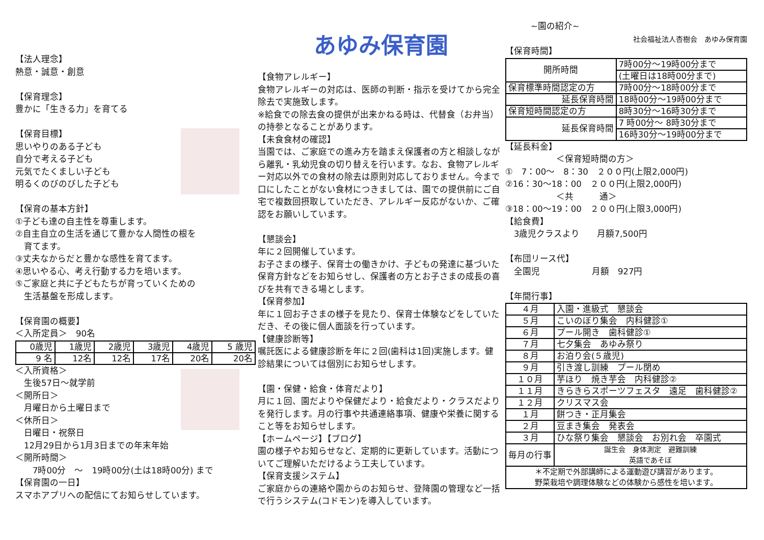【法人理念】
熱意・誠意・創意
【保育理念】
豊かに「生きる力」を育てる
【保育目標】
思いやりのある子ども
自分で考える子ども
元気でたくましい子ども
明るくのびのびした子ども
【保育の基本方針】
①子ども達の自主性を尊重します。
②自主自立の生活を通じて豊かな人間性の根を
　育てます。
③丈夫なからだと豊かな感性を育てます。
④思いやる心、考え行動する力を培います。
⑤ご家庭と共に子どもたちが育っていくための
　生活基盤を形成します。
【保育園の概要】
＜入所定員＞　90名
| 0歳児 | 1歳児 | 2歳児 | 3歳児 | 4歳児 | 5 歳児 |
| 9 名 | 12名 | 12名 | 17名 | 20名 | 20名 |
＜入所資格＞
　生後57日～就学前
＜開所日＞
　月曜日から土曜日まで
＜休所日＞
　日曜日・祝祭日
　12月29日から1月3日までの年末年始
＜開所時間＞
　　7時00分　～　19時00分(土は18時00分) まで
【保育園の一日】
スマホアプリへの配信にてお知らせしています。
あゆみ保育園
【食物アレルギー】
食物アレルギーの対応は、医師の判断・指示を受けてから完全除去で実施致します。
※給食での除去食の提供が出来かねる時は、代替食（お弁当）の持参となることがあります。
【未食食材の確認】
当園では、ご家庭での進み方を踏まえ保護者の方と相談しながら離乳・乳幼児食の切り替えを行います。なお、食物アレルギー対応以外での食材の除去は原則対応しておりません。今まで口にしたことがない食材につきましては、園での提供前にご自宅で複数回摂取していただき、アレルギー反応がないか、ご確認をお願いしています。
【懇談会】
年に２回開催しています。
お子さまの様子、保育士の働きかけ、子どもの発達に基づいた保育方針などをお知らせし、保護者の方とお子さまの成長の喜びを共有できる場とします。
【保育参加】
年に１回お子さまの様子を見たり、保育士体験などをしていただき、その後に個人面談を行っています。
【健康診断等】
嘱託医による健康診断を年に２回(歯科は1回)実施します。健診結果については個別にお知らせします。
【園・保健・給食・体育だより】
月に１回、園だよりや保健だより・給食だより・クラスだよりを発行します。月の行事や共通連絡事項、健康や栄養に関すること等をお知らせします。
【ホームページ】【ブログ】
園の様子やお知らせなど、定期的に更新しています。活動についてご理解いただけるよう工夫しています。
【保育支援システム】
ご家庭からの連絡や園からのお知らせ、登降園の管理など一括で行うシステム(コドモン)を導入しています。
~園の紹介~
社会福祉法人杏樹会　あゆみ保育園
【保育時間】
| 開所時間 | 7時00分～19時00分まで |
| | (土曜日は18時00分まで) |
| 保育標準時間認定の方 | 7時00分～18時00分まで |
| 延長保育時間 | 18時00分～19時00分まで |
| 保育短時間認定の方 | 8時30分～16時30分まで |
| 延長保育時間 | 7 時00分～ 8時30分まで |
| | 16時30分～19時00分まで |
【延長料金】
＜保育短時間の方＞
①　7：00～　8：30　２００円(上限2,000円)
②16：30～18：00　２００円(上限2,000円)
＜共　　　通＞
③18：00～19：00　２００円(上限3,000円)
【給食費】
　3歳児クラスより　　月額7,500円
【布団リース代】
　全園児　　　　　　月額　927円
【年間行事】
| ４月 | 入園・進級式 懇談会 |
| ５月 | こいのぼり集会 内科健診① |
| ６月 | プール開き 歯科健診① |
| ７月 | 七夕集会 あゆみ祭り |
| ８月 | お泊り会(５歳児) |
| ９月 | 引き渡し訓練 プール閉め |
| １０月 | 芋ほり 焼き芋会 内科健診② |
| １１月 | きらきらスポーツフェスタ 遠足 歯科健診② |
| １２月 | クリスマス会 |
| １月 | 餅つき・正月集会 |
| ２月 | 豆まき集会 発表会 |
| ３月 | ひな祭り集会 懇談会 お別れ会 卒園式 |
| 毎月の行事 | 誕生会 身体測定 避難訓練 英語であそぼ |
| ＊不定期で外部講師による運動遊び講習があります。 野菜栽培や調理体験などの体験から感性を培います。 | |